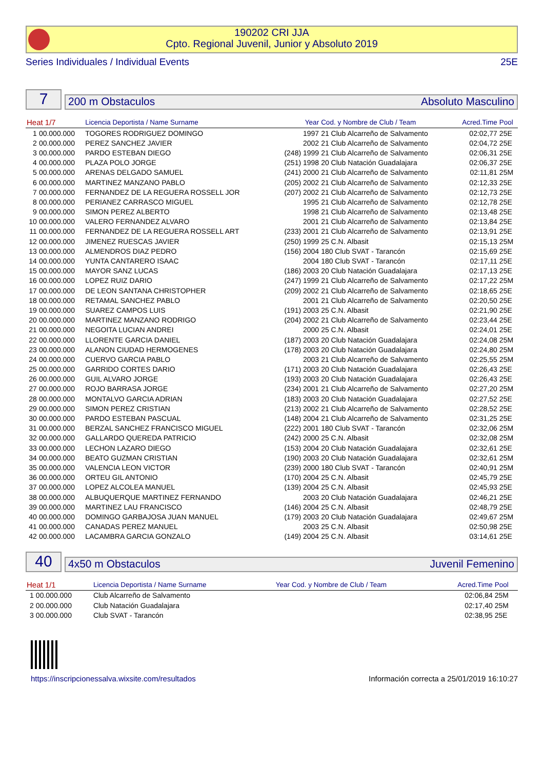190202 CRI JJA
Cpto. Regional Juvenil, Junior y Absoluto 2019
Series Individuales / Individual Events 25E
7
200 m Obstaculos Absoluto Masculino
| Heat 1/7 | | Licencia Deportista / Name Surname | Year | Cod. y Nombre de Club / Team | Acred.Time | Pool |
| --- | --- | --- | --- | --- | --- | --- |
| 1 | 00.000.000 | TOGORES RODRIGUEZ DOMINGO | 1997 | 21 Club Alcarreño de Salvamento | 02:02,77 | 25E |
| 2 | 00.000.000 | PEREZ SANCHEZ JAVIER | 2002 | 21 Club Alcarreño de Salvamento | 02:04,72 | 25E |
| 3 | 00.000.000 | PARDO ESTEBAN DIEGO | (248) 1999 | 21 Club Alcarreño de Salvamento | 02:06,31 | 25E |
| 4 | 00.000.000 | PLAZA POLO JORGE | (251) 1998 | 20 Club Natación Guadalajara | 02:06,37 | 25E |
| 5 | 00.000.000 | ARENAS DELGADO SAMUEL | (241) 2000 | 21 Club Alcarreño de Salvamento | 02:11,81 | 25M |
| 6 | 00.000.000 | MARTINEZ MANZANO PABLO | (205) 2002 | 21 Club Alcarreño de Salvamento | 02:12,33 | 25E |
| 7 | 00.000.000 | FERNANDEZ DE LA REGUERA ROSSELL JOR | (207) 2002 | 21 Club Alcarreño de Salvamento | 02:12,73 | 25E |
| 8 | 00.000.000 | PERIANEZ CARRASCO MIGUEL | 1995 | 21 Club Alcarreño de Salvamento | 02:12,78 | 25E |
| 9 | 00.000.000 | SIMON PEREZ ALBERTO | 1998 | 21 Club Alcarreño de Salvamento | 02:13,48 | 25E |
| 10 | 00.000.000 | VALERO FERNANDEZ ALVARO | 2001 | 21 Club Alcarreño de Salvamento | 02:13,84 | 25E |
| 11 | 00.000.000 | FERNANDEZ DE LA REGUERA ROSSELL ART | (233) 2001 | 21 Club Alcarreño de Salvamento | 02:13,91 | 25E |
| 12 | 00.000.000 | JIMENEZ RUESCAS JAVIER | (250) 1999 | 25 C.N. Albasit | 02:15,13 | 25M |
| 13 | 00.000.000 | ALMENDROS DIAZ PEDRO | (156) 2004 | 180 Club SVAT - Tarancón | 02:15,69 | 25E |
| 14 | 00.000.000 | YUNTA CANTARERO ISAAC | 2004 | 180 Club SVAT - Tarancón | 02:17,11 | 25E |
| 15 | 00.000.000 | MAYOR SANZ LUCAS | (186) 2003 | 20 Club Natación Guadalajara | 02:17,13 | 25E |
| 16 | 00.000.000 | LOPEZ RUIZ DARIO | (247) 1999 | 21 Club Alcarreño de Salvamento | 02:17,22 | 25M |
| 17 | 00.000.000 | DE LEON SANTANA CHRISTOPHER | (209) 2002 | 21 Club Alcarreño de Salvamento | 02:18,65 | 25E |
| 18 | 00.000.000 | RETAMAL SANCHEZ PABLO | 2001 | 21 Club Alcarreño de Salvamento | 02:20,50 | 25E |
| 19 | 00.000.000 | SUAREZ CAMPOS LUIS | (191) 2003 | 25 C.N. Albasit | 02:21,90 | 25E |
| 20 | 00.000.000 | MARTINEZ MANZANO RODRIGO | (204) 2002 | 21 Club Alcarreño de Salvamento | 02:23,44 | 25E |
| 21 | 00.000.000 | NEGOITA LUCIAN ANDREI | 2000 | 25 C.N. Albasit | 02:24,01 | 25E |
| 22 | 00.000.000 | LLORENTE GARCIA DANIEL | (187) 2003 | 20 Club Natación Guadalajara | 02:24,08 | 25M |
| 23 | 00.000.000 | ALANON CIUDAD HERMOGENES | (178) 2003 | 20 Club Natación Guadalajara | 02:24,80 | 25M |
| 24 | 00.000.000 | CUERVO GARCIA PABLO | 2003 | 21 Club Alcarreño de Salvamento | 02:25,55 | 25M |
| 25 | 00.000.000 | GARRIDO CORTES DARIO | (171) 2003 | 20 Club Natación Guadalajara | 02:26,43 | 25E |
| 26 | 00.000.000 | GUIL ALVARO JORGE | (193) 2003 | 20 Club Natación Guadalajara | 02:26,43 | 25E |
| 27 | 00.000.000 | ROJO BARRASA JORGE | (234) 2001 | 21 Club Alcarreño de Salvamento | 02:27,20 | 25M |
| 28 | 00.000.000 | MONTALVO GARCIA ADRIAN | (183) 2003 | 20 Club Natación Guadalajara | 02:27,52 | 25E |
| 29 | 00.000.000 | SIMON PEREZ CRISTIAN | (213) 2002 | 21 Club Alcarreño de Salvamento | 02:28,52 | 25E |
| 30 | 00.000.000 | PARDO ESTEBAN PASCUAL | (148) 2004 | 21 Club Alcarreño de Salvamento | 02:31,25 | 25E |
| 31 | 00.000.000 | BERZAL SANCHEZ FRANCISCO MIGUEL | (222) 2001 | 180 Club SVAT - Tarancón | 02:32,06 | 25M |
| 32 | 00.000.000 | GALLARDO QUEREDA PATRICIO | (242) 2000 | 25 C.N. Albasit | 02:32,08 | 25M |
| 33 | 00.000.000 | LECHON LAZARO DIEGO | (153) 2004 | 20 Club Natación Guadalajara | 02:32,61 | 25E |
| 34 | 00.000.000 | BEATO GUZMAN CRISTIAN | (190) 2003 | 20 Club Natación Guadalajara | 02:32,61 | 25M |
| 35 | 00.000.000 | VALENCIA LEON VICTOR | (239) 2000 | 180 Club SVAT - Tarancón | 02:40,91 | 25M |
| 36 | 00.000.000 | ORTEU GIL ANTONIO | (170) 2004 | 25 C.N. Albasit | 02:45,79 | 25E |
| 37 | 00.000.000 | LOPEZ ALCOLEA MANUEL | (139) 2004 | 25 C.N. Albasit | 02:45,93 | 25E |
| 38 | 00.000.000 | ALBUQUERQUE MARTINEZ FERNANDO | 2003 | 20 Club Natación Guadalajara | 02:46,21 | 25E |
| 39 | 00.000.000 | MARTINEZ LAU FRANCISCO | (146) 2004 | 25 C.N. Albasit | 02:48,79 | 25E |
| 40 | 00.000.000 | DOMINGO GARBAJOSA JUAN MANUEL | (179) 2003 | 20 Club Natación Guadalajara | 02:49,67 | 25M |
| 41 | 00.000.000 | CANADAS PEREZ MANUEL | 2003 | 25 C.N. Albasit | 02:50,98 | 25E |
| 42 | 00.000.000 | LACAMBRA GARCIA GONZALO | (149) 2004 | 25 C.N. Albasit | 03:14,61 | 25E |
40
4x50 m Obstaculos Juvenil Femenino
| Heat 1/1 | | Licencia Deportista / Name Surname | Year | Cod. y Nombre de Club / Team | Acred.Time | Pool |
| --- | --- | --- | --- | --- | --- | --- |
| 1 | 00.000.000 | Club Alcarreño de Salvamento | | | 02:06,84 | 25M |
| 2 | 00.000.000 | Club Natación Guadalajara | | | 02:17,40 | 25M |
| 3 | 00.000.000 | Club SVAT - Tarancón | | | 02:38,95 | 25E |
https://inscripcionessalva.wixsite.com/resultados
Información correcta a 25/01/2019 16:10:27